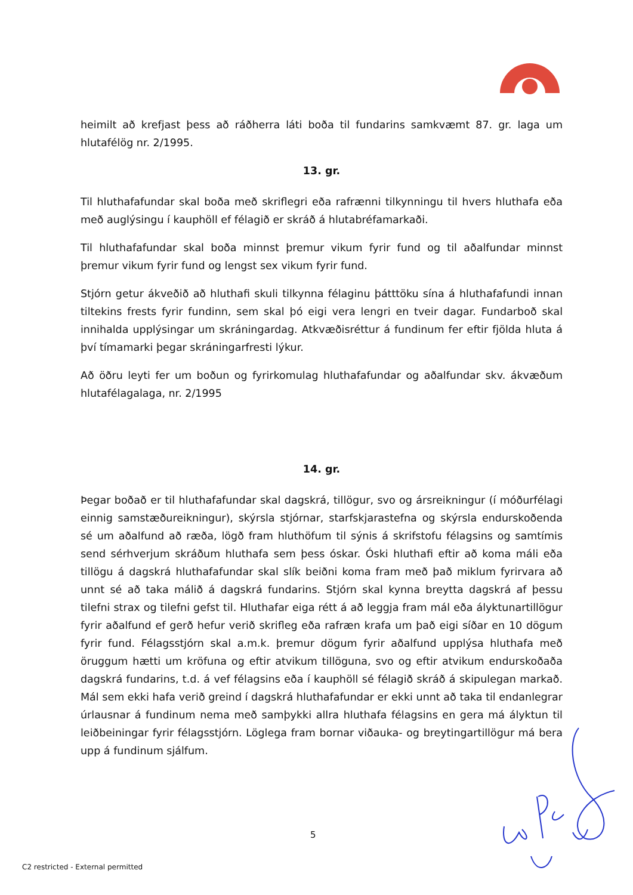heimilt að krefjast þess að ráðherra láti boða til fundarins samkvæmt 87. gr. laga um hlutafélög nr. 2/1995.
13. gr.
Til hluthafafundar skal boða með skriflegri eða rafrænni tilkynningu til hvers hluthafa eða með auglýsingu í kauphöll ef félagið er skráð á hlutabréfamarkaði.
Til hluthafafundar skal boða minnst þremur vikum fyrir fund og til aðalfundar minnst þremur vikum fyrir fund og lengst sex vikum fyrir fund.
Stjórn getur ákveðið að hluthafi skuli tilkynna félaginu þátttöku sína á hluthafafundi innan tiltekins frests fyrir fundinn, sem skal þó eigi vera lengri en tveir dagar. Fundarboð skal innihalda upplýsingar um skráningardag. Atkvæðisréttur á fundinum fer eftir fjölda hluta á því tímamarki þegar skráningarfresti lýkur.
Að öðru leyti fer um boðun og fyrirkomulag hluthafafundar og aðalfundar skv. ákvæðum hlutafélagalaga, nr. 2/1995
14. gr.
Þegar boðað er til hluthafafundar skal dagskrá, tillögur, svo og ársreikningur (í móðurfélagi einnig samstæðureikningur), skýrsla stjórnar, starfskjarastefna og skýrsla endurskoðenda sé um aðalfund að ræða, lögð fram hluthöfum til sýnis á skrifstofu félagsins og samtímis send sérhverjum skráðum hluthafa sem þess óskar. Óski hluthafi eftir að koma máli eða tillögu á dagskrá hluthafafundar skal slík beiðni koma fram með það miklum fyrirvara að unnt sé að taka málið á dagskrá fundarins. Stjórn skal kynna breytta dagskrá af þessu tilefni strax og tilefni gefst til. Hluthafar eiga rétt á að leggja fram mál eða ályktunartillögur fyrir aðalfund ef gerð hefur verið skrifleg eða rafræn krafa um það eigi síðar en 10 dögum fyrir fund. Félagsstjórn skal a.m.k. þremur dögum fyrir aðalfund upplýsa hluthafa með öruggum hætti um kröfuna og eftir atvikum tillöguna, svo og eftir atvikum endurskoðaða dagskrá fundarins, t.d. á vef félagsins eða í kauphöll sé félagið skráð á skipulegan markað. Mál sem ekki hafa verið greind í dagskrá hluthafafundar er ekki unnt að taka til endanlegrar úrlausnar á fundinum nema með samþykki allra hluthafa félagsins en gera má ályktun til leiðbeiningar fyrir félagsstjórn. Löglega fram bornar viðauka- og breytingartillögur má bera upp á fundinum sjálfum.
5
C2 restricted - External permitted